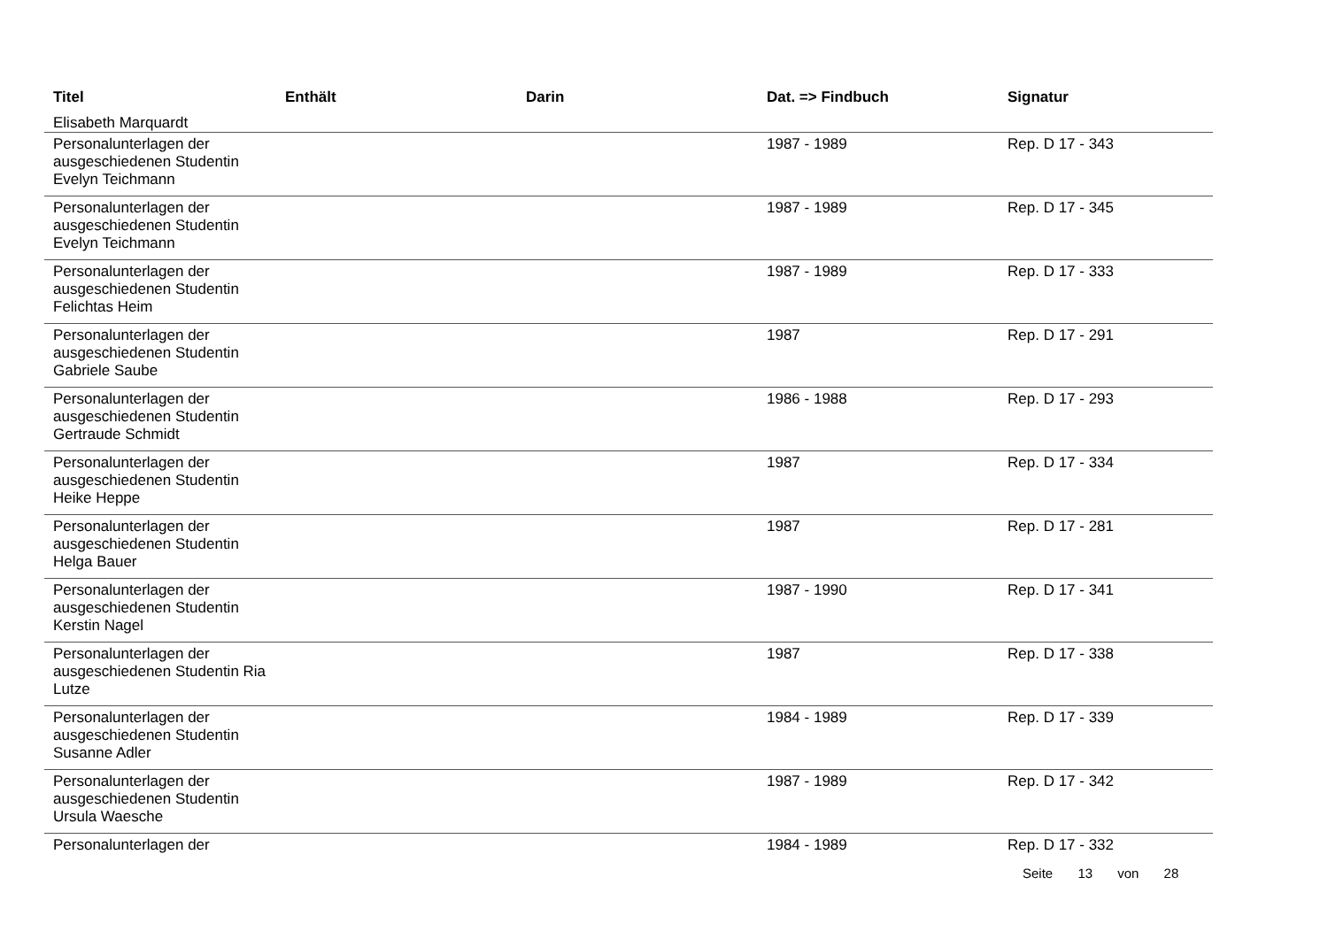| Titel | Enthält | Darin | Dat. => Findbuch | Signatur |
| --- | --- | --- | --- | --- |
| Elisabeth Marquardt | | | | |
| Personalunterlagen der ausgeschiedenen Studentin Evelyn Teichmann | | | 1987 - 1989 | Rep. D 17 - 343 |
| Personalunterlagen der ausgeschiedenen Studentin Evelyn Teichmann | | | 1987 - 1989 | Rep. D 17 - 345 |
| Personalunterlagen der ausgeschiedenen Studentin Felichtas Heim | | | 1987 - 1989 | Rep. D 17 - 333 |
| Personalunterlagen der ausgeschiedenen Studentin Gabriele Saube | | | 1987 | Rep. D 17 - 291 |
| Personalunterlagen der ausgeschiedenen Studentin Gertraude Schmidt | | | 1986 - 1988 | Rep. D 17 - 293 |
| Personalunterlagen der ausgeschiedenen Studentin Heike Heppe | | | 1987 | Rep. D 17 - 334 |
| Personalunterlagen der ausgeschiedenen Studentin Helga Bauer | | | 1987 | Rep. D 17 - 281 |
| Personalunterlagen der ausgeschiedenen Studentin Kerstin Nagel | | | 1987 - 1990 | Rep. D 17 - 341 |
| Personalunterlagen der ausgeschiedenen Studentin Ria Lutze | | | 1987 | Rep. D 17 - 338 |
| Personalunterlagen der ausgeschiedenen Studentin Susanne Adler | | | 1984 - 1989 | Rep. D 17 - 339 |
| Personalunterlagen der ausgeschiedenen Studentin Ursula Waesche | | | 1987 - 1989 | Rep. D 17 - 342 |
| Personalunterlagen der | | | 1984 - 1989 | Rep. D 17 - 332 |
Seite 13 von 28